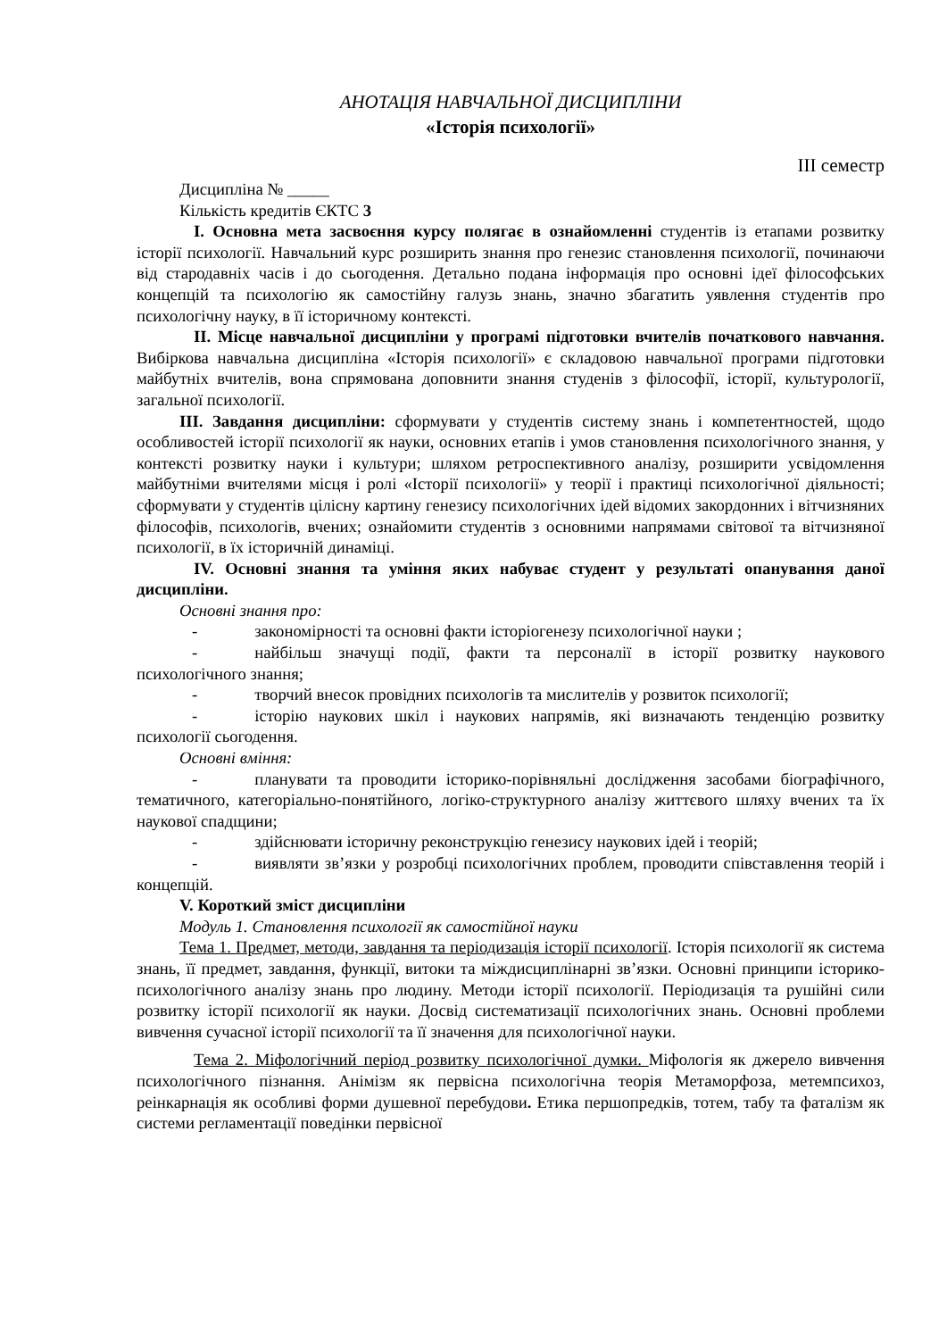АНОТАЦІЯ НАВЧАЛЬНОЇ ДИСЦИПЛІНИ
«Історія психології»
ІІІ семестр
Дисципліна № _____
Кількість кредитів ЄКТС 3
І. Основна мета засвоєння курсу полягає в ознайомленні студентів із етапами розвитку історії психології. Навчальний курс розширить знання про генезис становлення психології, починаючи від стародавніх часів і до сьогодення. Детально подана інформація про основні ідеї філософських концепцій та психологію як самостійну галузь знань, значно збагатить уявлення студентів про психологічну науку, в її історичному контексті.
ІІ. Місце навчальної дисципліни у програмі підготовки вчителів початкового навчання. Вибіркова навчальна дисципліна «Історія психології» є складовою навчальної програми підготовки майбутніх вчителів, вона спрямована доповнити знання студенів з філософії, історії, культурології, загальної психології.
ІІІ. Завдання дисципліни: сформувати у студентів систему знань і компетентностей, щодо особливостей історії психології як науки, основних етапів і умов становлення психологічного знання, у контексті розвитку науки і культури; шляхом ретроспективного аналізу, розширити усвідомлення майбутніми вчителями місця і ролі «Історії психології» у теорії і практиці психологічної діяльності; сформувати у студентів цілісну картину генезису психологічних ідей відомих закордонних і вітчизняних філософів, психологів, вчених; ознайомити студентів з основними напрямами світової та вітчизняної психології, в їх історичній динаміці.
IV. Основні знання та уміння яких набуває студент у результаті опанування даної дисципліни.
Основні знання про:
- закономірності та основні факти історіогенезу психологічної науки ;
- найбільш значущі події, факти та персоналії в історії розвитку наукового психологічного знання;
- творчий внесок провідних психологів та мислителів у розвиток психології;
- історію наукових шкіл і наукових напрямів, які визначають тенденцію розвитку психології сьогодення.
Основні вміння:
- планувати та проводити історико-порівняльні дослідження засобами біографічного, тематичного, категоріально-понятійного, логіко-структурного аналізу життєвого шляху вчених та їх наукової спадщини;
- здійснювати історичну реконструкцію генезису наукових ідей і теорій;
- виявляти зв’язки у розробці психологічних проблем, проводити співставлення теорій і концепцій.
V. Короткий зміст дисципліни
Модуль 1. Становлення психології як самостійної науки
Тема 1. Предмет, методи, завдання та періодизація історії психології. Історія психології як система знань, її предмет, завдання, функції, витоки та міждисциплінарні зв’язки. Основні принципи історико-психологічного аналізу знань про людину. Методи історії психології. Періодизація та рушійні сили розвитку історії психології як науки. Досвід систематизації психологічних знань. Основні проблеми вивчення сучасної історії психології та її значення для психологічної науки.
Тема 2. Міфологічний період розвитку психологічної думки. Міфологія як джерело вивчення психологічного пізнання. Анімізм як первісна психологічна теорія Метаморфоза, метемпсихоз, реінкарнація як особливі форми душевної перебудови. Етика першопредків, тотем, табу та фаталізм як системи регламентації поведінки первісної